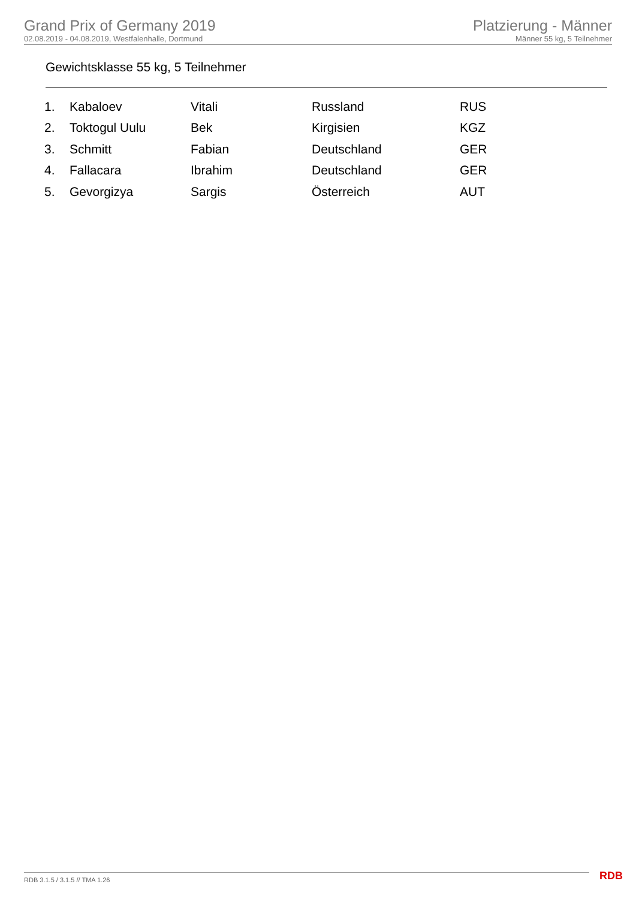Grand Prix of Germany 2019
02.08.2019 - 04.08.2019, Westfalenhalle, Dortmund
Platzierung - Männer
Männer 55 kg, 5 Teilnehmer
Gewichtsklasse 55 kg, 5 Teilnehmer
| 1. | Kabaloev | Vitali | Russland | RUS |
| 2. | Toktogul Uulu | Bek | Kirgisien | KGZ |
| 3. | Schmitt | Fabian | Deutschland | GER |
| 4. | Fallacara | Ibrahim | Deutschland | GER |
| 5. | Gevorgizya | Sargis | Österreich | AUT |
RDB 3.1.5 / 3.1.5 // TMA 1.26 RDB